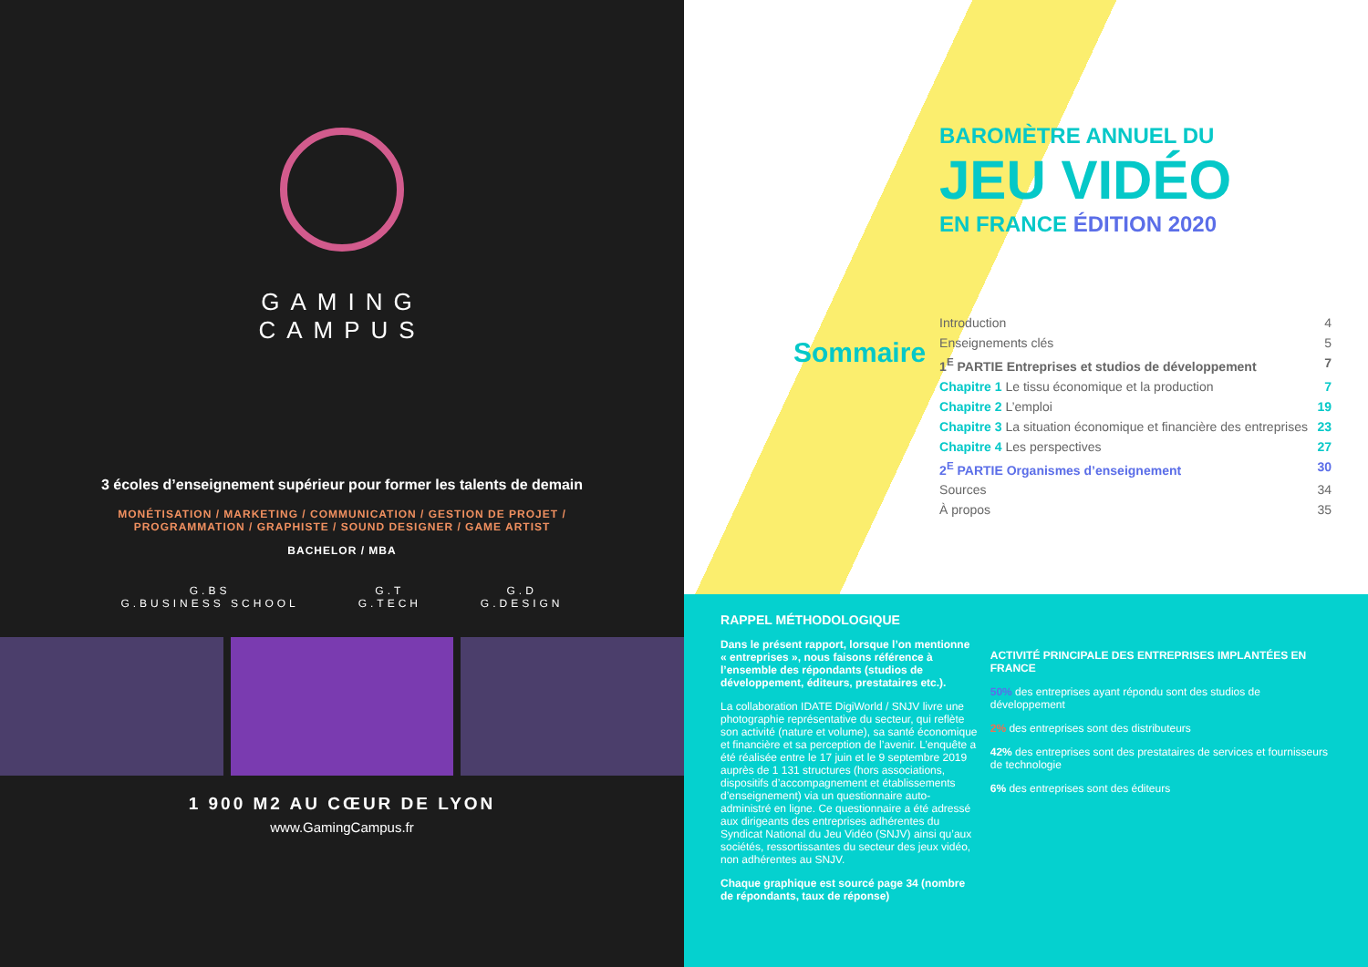GAMING
CAMPUS
3 écoles d’enseignement supérieur pour former les talents de demain
MONÉTISATION / MARKETING / COMMUNICATION / GESTION DE PROJET /
PROGRAMMATION / GRAPHISTE / SOUND DESIGNER / GAME ARTIST
BACHELOR / MBA
G.BS
G.BUSINESS SCHOOL G.T
G.TECH G.D
G.DESIGN
1 900 M2 AU CŒUR DE LYON
www.GamingCampus.fr
BAROMÈTRE ANNUEL DU
JEU VIDÉO
EN FRANCE ÉDITION 2020
Sommaire
Introduction 4
Enseignements clés 5
1<sup>E</sup> PARTIE Entreprises et studios de développement 7
Chapitre 1 Le tissu économique et la production 7
Chapitre 2 L’emploi 19
Chapitre 3 La situation économique et financière des entreprises 23
Chapitre 4 Les perspectives 27
2<sup>E</sup> PARTIE Organismes d’enseignement 30
Sources 34
À propos 35
RAPPEL MÉTHODOLOGIQUE
Dans le présent rapport, lorsque l’on mentionne « entreprises », nous faisons référence à l’ensemble des répondants (studios de développement, éditeurs, prestataires etc.).
La collaboration IDATE DigiWorld / SNJV livre une photographie représentative du secteur, qui reflète son activité (nature et volume), sa santé économique et financière et sa perception de l’avenir. L’enquête a été réalisée entre le 17 juin et le 9 septembre 2019 auprès de 1 131 structures (hors associations, dispositifs d’accompagnement et établissements d’enseignement) via un questionnaire auto-administré en ligne. Ce questionnaire a été adressé aux dirigeants des entreprises adhérentes du Syndicat National du Jeu Vidéo (SNJV) ainsi qu’aux sociétés, ressortissantes du secteur des jeux vidéo, non adhérentes au SNJV.
Chaque graphique est sourcé page 34 (nombre de répondants, taux de réponse)
ACTIVITÉ PRINCIPALE DES ENTREPRISES IMPLANTÉES EN FRANCE
50% des entreprises ayant répondu sont des studios de développement
2% des entreprises sont des distributeurs
42% des entreprises sont des prestataires de services et fournisseurs de technologie
6% des entreprises sont des éditeurs